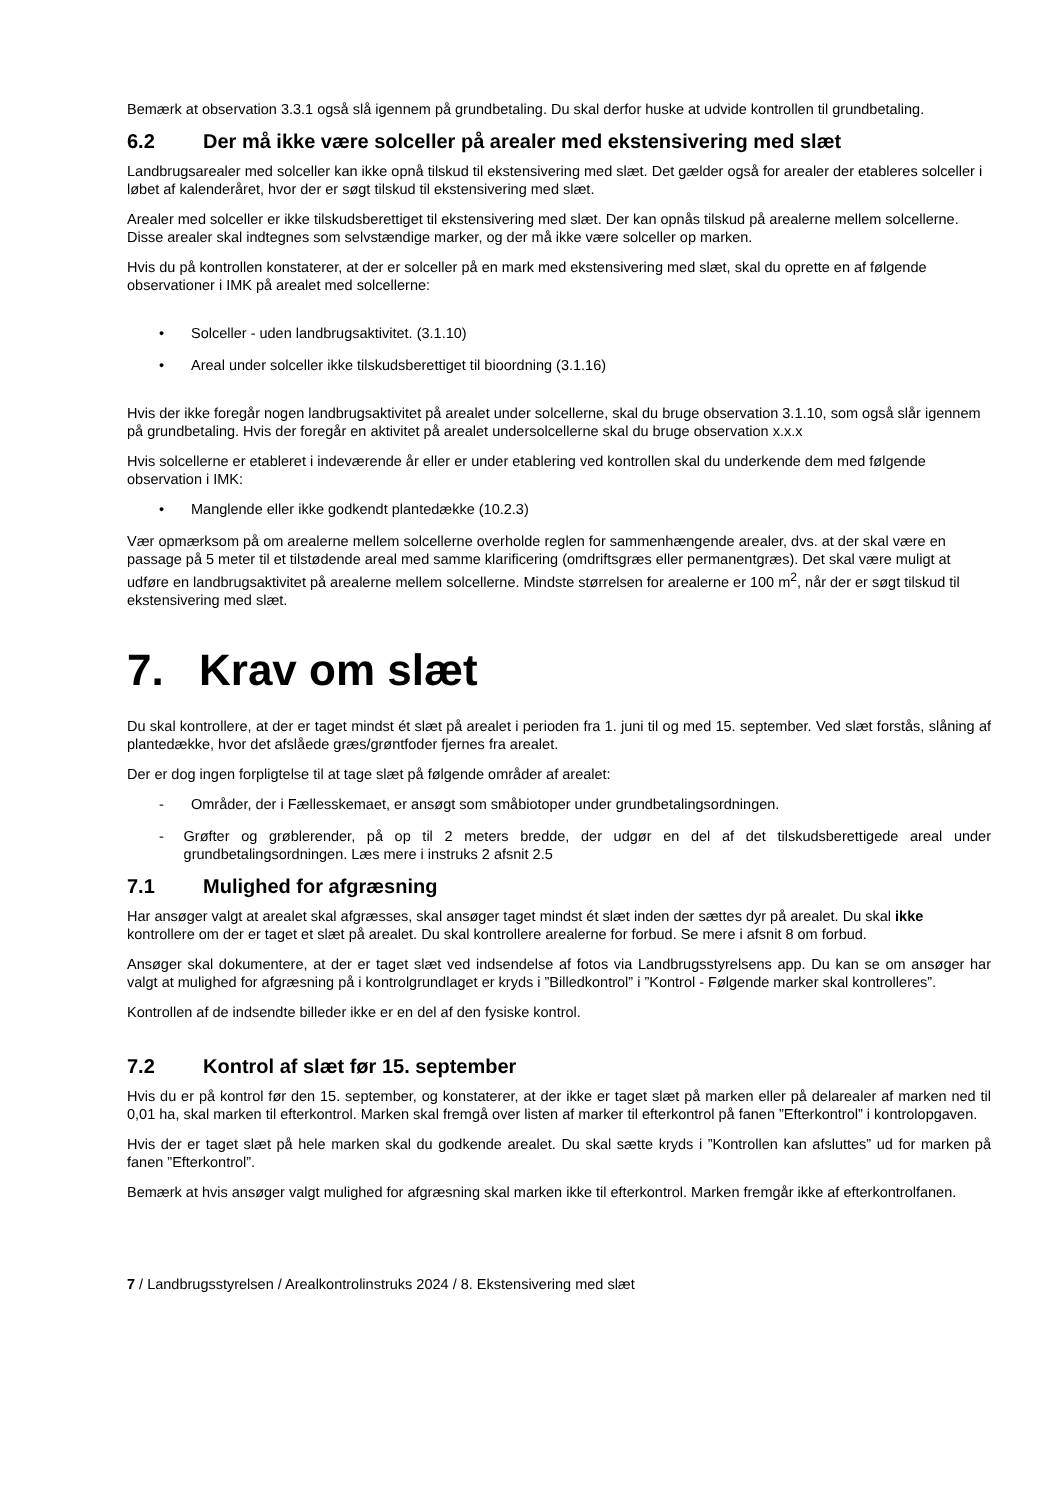Bemærk at observation 3.3.1 også slå igennem på grundbetaling. Du skal derfor huske at udvide kontrollen til grundbetaling.
6.2 Der må ikke være solceller på arealer med ekstensivering med slæt
Landbrugsarealer med solceller kan ikke opnå tilskud til ekstensivering med slæt. Det gælder også for arealer der etableres solceller i løbet af kalenderåret, hvor der er søgt tilskud til ekstensivering med slæt.
Arealer med solceller er ikke tilskudsberettiget til ekstensivering med slæt. Der kan opnås tilskud på arealerne mellem solcellerne. Disse arealer skal indtegnes som selvstændige marker, og der må ikke være solceller op marken.
Hvis du på kontrollen konstaterer, at der er solceller på en mark med ekstensivering med slæt, skal du oprette en af følgende observationer i IMK på arealet med solcellerne:
• Solceller - uden landbrugsaktivitet. (3.1.10)
• Areal under solceller ikke tilskudsberettiget til bioordning (3.1.16)
Hvis der ikke foregår nogen landbrugsaktivitet på arealet under solcellerne, skal du bruge observation 3.1.10, som også slår igennem på grundbetaling. Hvis der foregår en aktivitet på arealet undersolcellerne skal du bruge observation x.x.x
Hvis solcellerne er etableret i indeværende år eller er under etablering ved kontrollen skal du underkende dem med følgende observation i IMK:
• Manglende eller ikke godkendt plantedække (10.2.3)
Vær opmærksom på om arealerne mellem solcellerne overholde reglen for sammenhængende arealer, dvs. at der skal være en passage på 5 meter til et tilstødende areal med samme klarificering (omdriftsgræs eller permanentgræs). Det skal være muligt at udføre en landbrugsaktivitet på arealerne mellem solcellerne. Mindste størrelsen for arealerne er 100 m<sup>2</sup>, når der er søgt tilskud til ekstensivering med slæt.
7. Krav om slæt
Du skal kontrollere, at der er taget mindst ét slæt på arealet i perioden fra 1. juni til og med 15. september. Ved slæt forstås, slåning af plantedække, hvor det afslåede græs/grøntfoder fjernes fra arealet.
Der er dog ingen forpligtelse til at tage slæt på følgende områder af arealet:
- Områder, der i Fællesskemaet, er ansøgt som småbiotoper under grundbetalingsordningen.
- Grøfter og grøblerender, på op til 2 meters bredde, der udgør en del af det tilskudsberettigede areal under grundbetalingsordningen. Læs mere i instruks 2 afsnit 2.5
7.1 Mulighed for afgræsning
Har ansøger valgt at arealet skal afgræsses, skal ansøger taget mindst ét slæt inden der sættes dyr på arealet. Du skal ikke kontrollere om der er taget et slæt på arealet. Du skal kontrollere arealerne for forbud. Se mere i afsnit 8 om forbud.
Ansøger skal dokumentere, at der er taget slæt ved indsendelse af fotos via Landbrugsstyrelsens app. Du kan se om ansøger har valgt at mulighed for afgræsning på i kontrolgrundlaget er kryds i ”Billedkontrol” i ”Kontrol - Følgende marker skal kontrolleres”.
Kontrollen af de indsendte billeder ikke er en del af den fysiske kontrol.
7.2 Kontrol af slæt før 15. september
Hvis du er på kontrol før den 15. september, og konstaterer, at der ikke er taget slæt på marken eller på delarealer af marken ned til 0,01 ha, skal marken til efterkontrol. Marken skal fremgå over listen af marker til efterkontrol på fanen ”Efterkontrol” i kontrolopgaven.
Hvis der er taget slæt på hele marken skal du godkende arealet. Du skal sætte kryds i ”Kontrollen kan afsluttes” ud for marken på fanen ”Efterkontrol”.
Bemærk at hvis ansøger valgt mulighed for afgræsning skal marken ikke til efterkontrol. Marken fremgår ikke af efterkontrolfanen.
7 / Landbrugsstyrelsen / Arealkontrolinstruks 2024 / 8. Ekstensivering med slæt